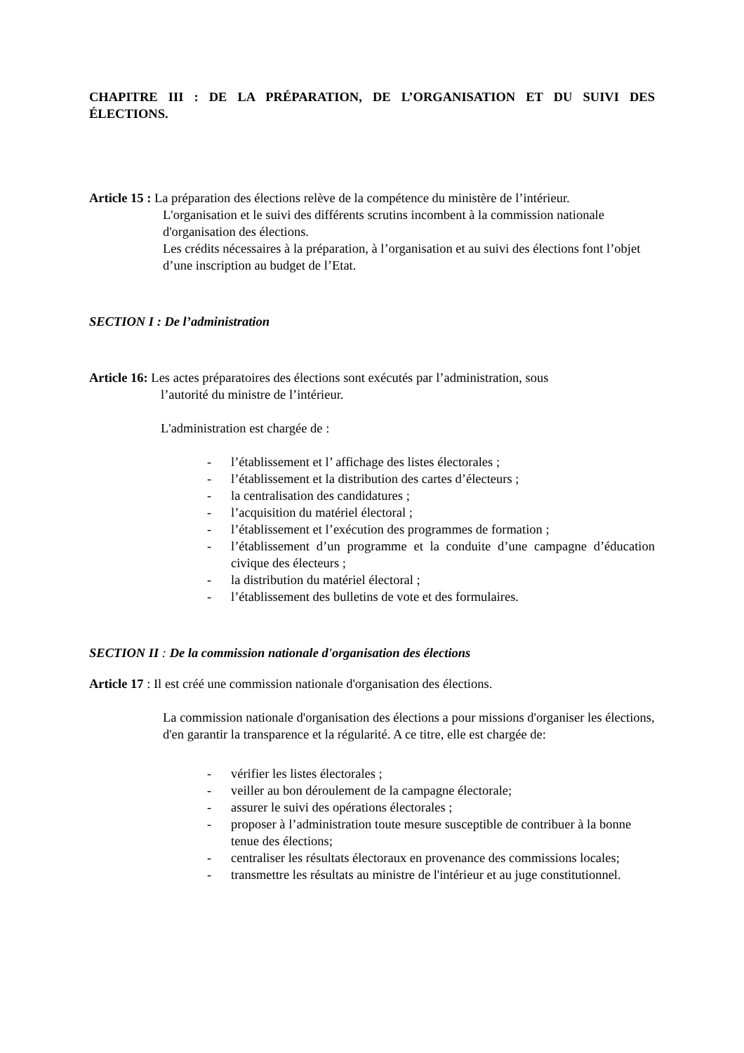CHAPITRE III : DE LA PRÉPARATION, DE L’ORGANISATION ET DU SUIVI DES ÉLECTIONS.
Article 15 : La préparation des élections relève de la compétence du ministère de l’intérieur.
L'organisation et le suivi des différents scrutins incombent à la commission nationale d'organisation des élections.
Les crédits nécessaires à la préparation, à l’organisation et au suivi des élections font l’objet d’une inscription au budget de l’Etat.
SECTION I : De l’administration
Article 16: Les actes préparatoires des élections sont exécutés par l’administration, sous
l’autorité du ministre de l’intérieur.
L'administration est chargée de :
- l’établissement et l’ affichage des listes électorales ;
- l’établissement et la distribution des cartes d’électeurs ;
- la centralisation des candidatures ;
- l’acquisition du matériel électoral ;
- l’établissement et l’exécution des programmes de formation ;
- l’établissement d’un programme et la conduite d’une campagne d’éducation civique des électeurs ;
- la distribution du matériel électoral ;
- l’établissement des bulletins de vote et des formulaires.
SECTION II : De la commission nationale d'organisation des élections
Article 17 : Il est créé une commission nationale d'organisation des élections.
La commission nationale d'organisation des élections a pour missions d'organiser les élections, d'en garantir la transparence et la régularité. A ce titre, elle est chargée de:
- vérifier les listes électorales ;
- veiller au bon déroulement de la campagne électorale;
- assurer le suivi des opérations électorales ;
- proposer à l’administration toute mesure susceptible de contribuer à la bonne tenue des élections;
- centraliser les résultats électoraux en provenance des commissions locales;
- transmettre les résultats au ministre de l'intérieur et au juge constitutionnel.